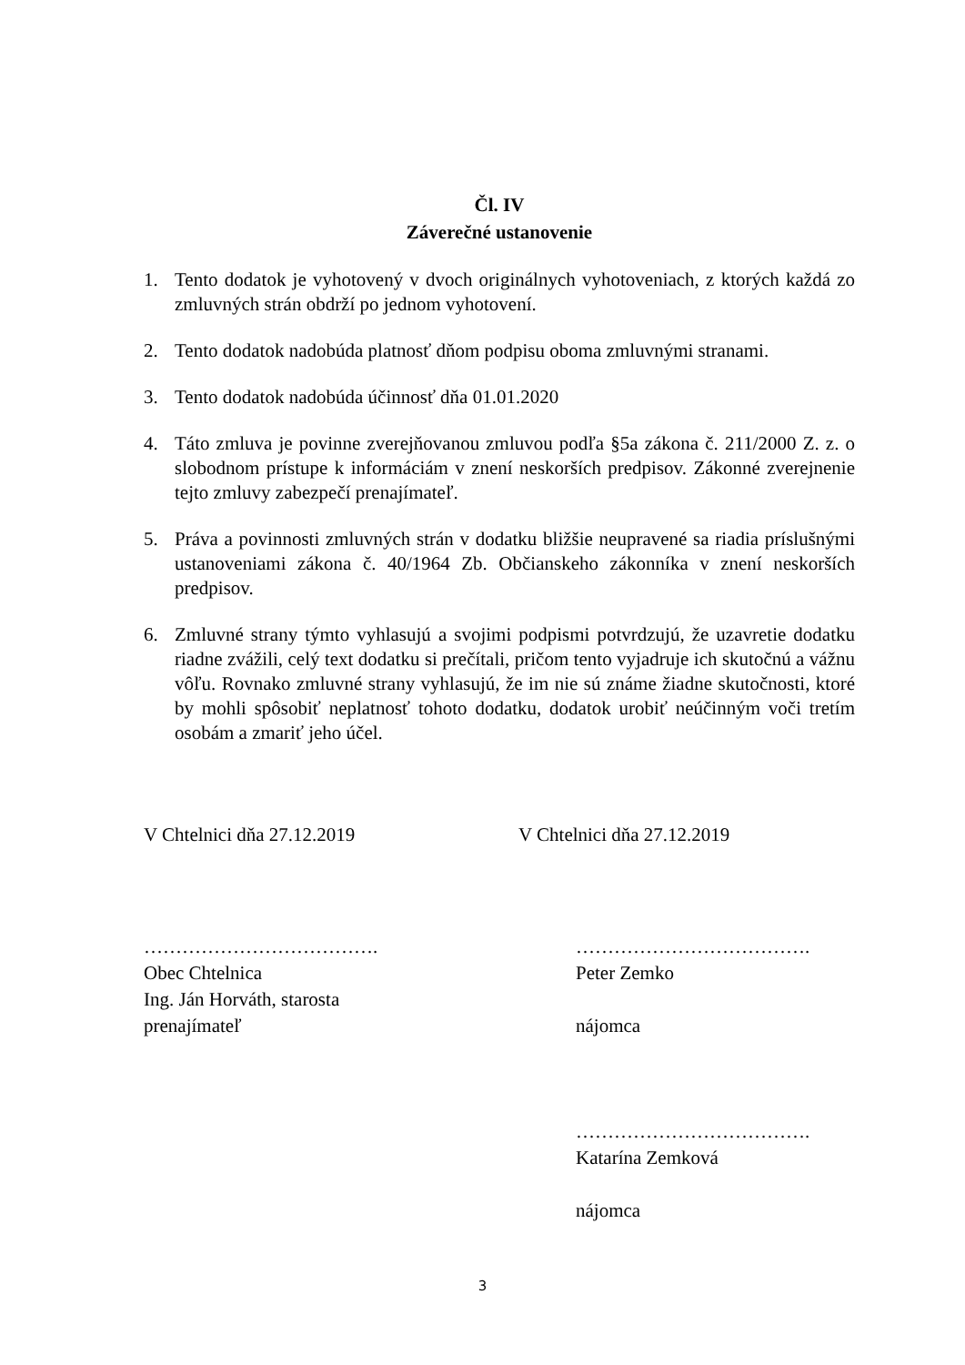Čl. IV
Záverečné ustanovenie
1. Tento dodatok je vyhotovený v dvoch originálnych vyhotoveniach, z ktorých každá zo zmluvných strán obdrží po jednom vyhotovení.
2. Tento dodatok nadobúda platnosť dňom podpisu oboma zmluvnými stranami.
3. Tento dodatok nadobúda účinnosť dňa 01.01.2020
4. Táto zmluva je povinne zverejňovanou zmluvou podľa §5a zákona č. 211/2000 Z. z. o slobodnom prístupe k informáciám v znení neskorších predpisov. Zákonné zverejnenie tejto zmluvy zabezpečí prenajímateľ.
5. Práva a povinnosti zmluvných strán v dodatku bližšie neupravené sa riadia príslušnými ustanoveniami zákona č. 40/1964 Zb. Občianskeho zákonníka v znení neskorších predpisov.
6. Zmluvné strany týmto vyhlasujú a svojimi podpismi potvrdzujú, že uzavretie dodatku riadne zvážili, celý text dodatku si prečítali, pričom tento vyjadruje ich skutočnú a vážnu vôľu. Rovnako zmluvné strany vyhlasujú, že im nie sú známe žiadne skutočnosti, ktoré by mohli spôsobiť neplatnosť tohoto dodatku, dodatok urobiť neúčinným voči tretím osobám a zmariť jeho účel.
V Chtelnici dňa 27.12.2019 V Chtelnici dňa 27.12.2019
……………………………….
Obec Chtelnica
Ing. Ján Horváth, starosta
prenajímateľ
……………………………….
Peter Zemko
nájomca
……………………………….
Katarína Zemková
nájomca
3